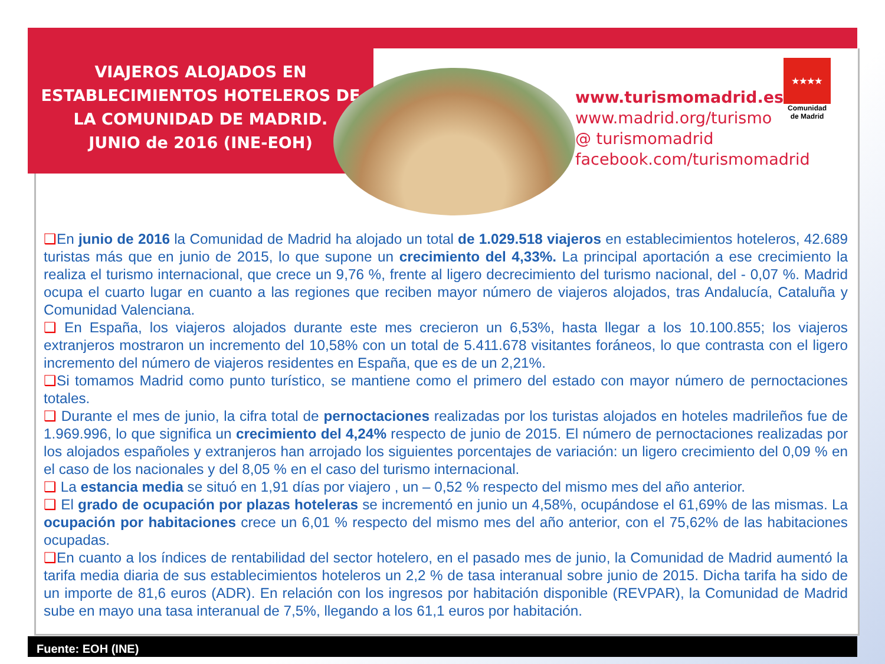VIAJEROS ALOJADOS EN ESTABLECIMIENTOS HOTELEROS DE LA COMUNIDAD DE MADRID.
JUNIO de 2016 (INE-EOH)
www.turismomadrid.es
www.madrid.org/turismo
@ turismomadrid
facebook.com/turismomadrid
★★★★
Comunidad de Madrid
❑En junio de 2016 la Comunidad de Madrid ha alojado un total de 1.029.518 viajeros en establecimientos hoteleros, 42.689 turistas más que en junio de 2015, lo que supone un crecimiento del 4,33%. La principal aportación a ese crecimiento la realiza el turismo internacional, que crece un 9,76 %, frente al ligero decrecimiento del turismo nacional, del - 0,07 %. Madrid ocupa el cuarto lugar en cuanto a las regiones que reciben mayor número de viajeros alojados, tras Andalucía, Cataluña y Comunidad Valenciana.
❑ En España, los viajeros alojados durante este mes crecieron un 6,53%, hasta llegar a los 10.100.855; los viajeros extranjeros mostraron un incremento del 10,58% con un total de 5.411.678 visitantes foráneos, lo que contrasta con el ligero incremento del número de viajeros residentes en España, que es de un 2,21%.
❑Si tomamos Madrid como punto turístico, se mantiene como el primero del estado con mayor número de pernoctaciones totales.
❑ Durante el mes de junio, la cifra total de pernoctaciones realizadas por los turistas alojados en hoteles madrileños fue de 1.969.996, lo que significa un crecimiento del 4,24% respecto de junio de 2015. El número de pernoctaciones realizadas por los alojados españoles y extranjeros han arrojado los siguientes porcentajes de variación: un ligero crecimiento del 0,09 % en el caso de los nacionales y del 8,05 % en el caso del turismo internacional.
❑ La estancia media se situó en 1,91 días por viajero , un – 0,52 % respecto del mismo mes del año anterior.
❑ El grado de ocupación por plazas hoteleras se incrementó en junio un 4,58%, ocupándose el 61,69% de las mismas. La ocupación por habitaciones crece un 6,01 % respecto del mismo mes del año anterior, con el 75,62% de las habitaciones ocupadas.
❑En cuanto a los índices de rentabilidad del sector hotelero, en el pasado mes de junio, la Comunidad de Madrid aumentó la tarifa media diaria de sus establecimientos hoteleros un 2,2 % de tasa interanual sobre junio de 2015. Dicha tarifa ha sido de un importe de 81,6 euros (ADR). En relación con los ingresos por habitación disponible (REVPAR), la Comunidad de Madrid sube en mayo una tasa interanual de 7,5%, llegando a los 61,1 euros por habitación.
Fuente: EOH (INE)